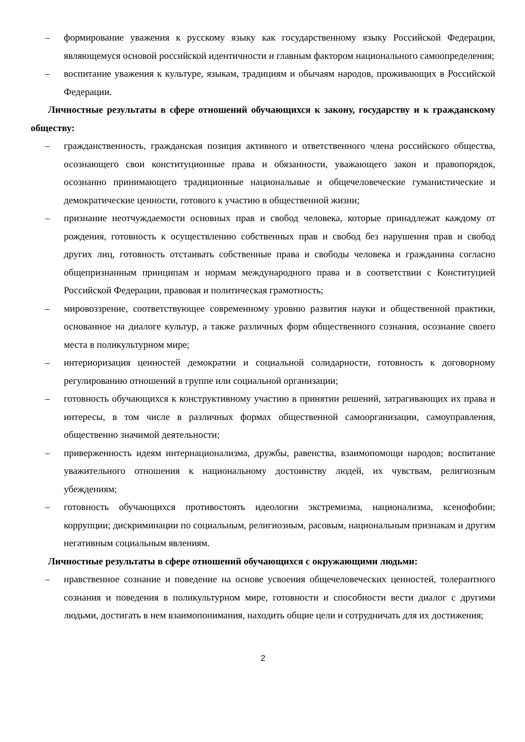– формирование уважения к русскому языку как государственному языку Российской Федерации, являющемуся основой российской идентичности и главным фактором национального самоопределения;
– воспитание уважения к культуре, языкам, традициям и обычаям народов, проживающих в Российской Федерации.
Личностные результаты в сфере отношений обучающихся к закону, государству и к гражданскому обществу:
– гражданственность, гражданская позиция активного и ответственного члена российского общества, осознающего свои конституционные права и обязанности, уважающего закон и правопорядок, осознанно принимающего традиционные национальные и общечеловеческие гуманистические и демократические ценности, готового к участию в общественной жизни;
– признание неотчуждаемости основных прав и свобод человека, которые принадлежат каждому от рождения, готовность к осуществлению собственных прав и свобод без нарушения прав и свобод других лиц, готовность отстаивать собственные права и свободы человека и гражданина согласно общепризнанным принципам и нормам международного права и в соответствии с Конституцией Российской Федерации, правовая и политическая грамотность;
– мировоззрение, соответствующее современному уровню развития науки и общественной практики, основанное на диалоге культур, а также различных форм общественного сознания, осознание своего места в поликультурном мире;
– интериоризация ценностей демократии и социальной солидарности, готовность к договорному регулированию отношений в группе или социальной организации;
– готовность обучающихся к конструктивному участию в принятии решений, затрагивающих их права и интересы, в том числе в различных формах общественной самоорганизации, самоуправления, общественно значимой деятельности;
– приверженность идеям интернационализма, дружбы, равенства, взаимопомощи народов; воспитание уважительного отношения к национальному достоинству людей, их чувствам, религиозным убеждениям;
– готовность обучающихся противостоять идеологии экстремизма, национализма, ксенофобии; коррупции; дискриминации по социальным, религиозным, расовым, национальным признакам и другим негативным социальным явлениям.
Личностные результаты в сфере отношений обучающихся с окружающими людьми:
– нравственное сознание и поведение на основе усвоения общечеловеческих ценностей, толерантного сознания и поведения в поликультурном мире, готовности и способности вести диалог с другими людьми, достигать в нем взаимопонимания, находить общие цели и сотрудничать для их достижения;
2